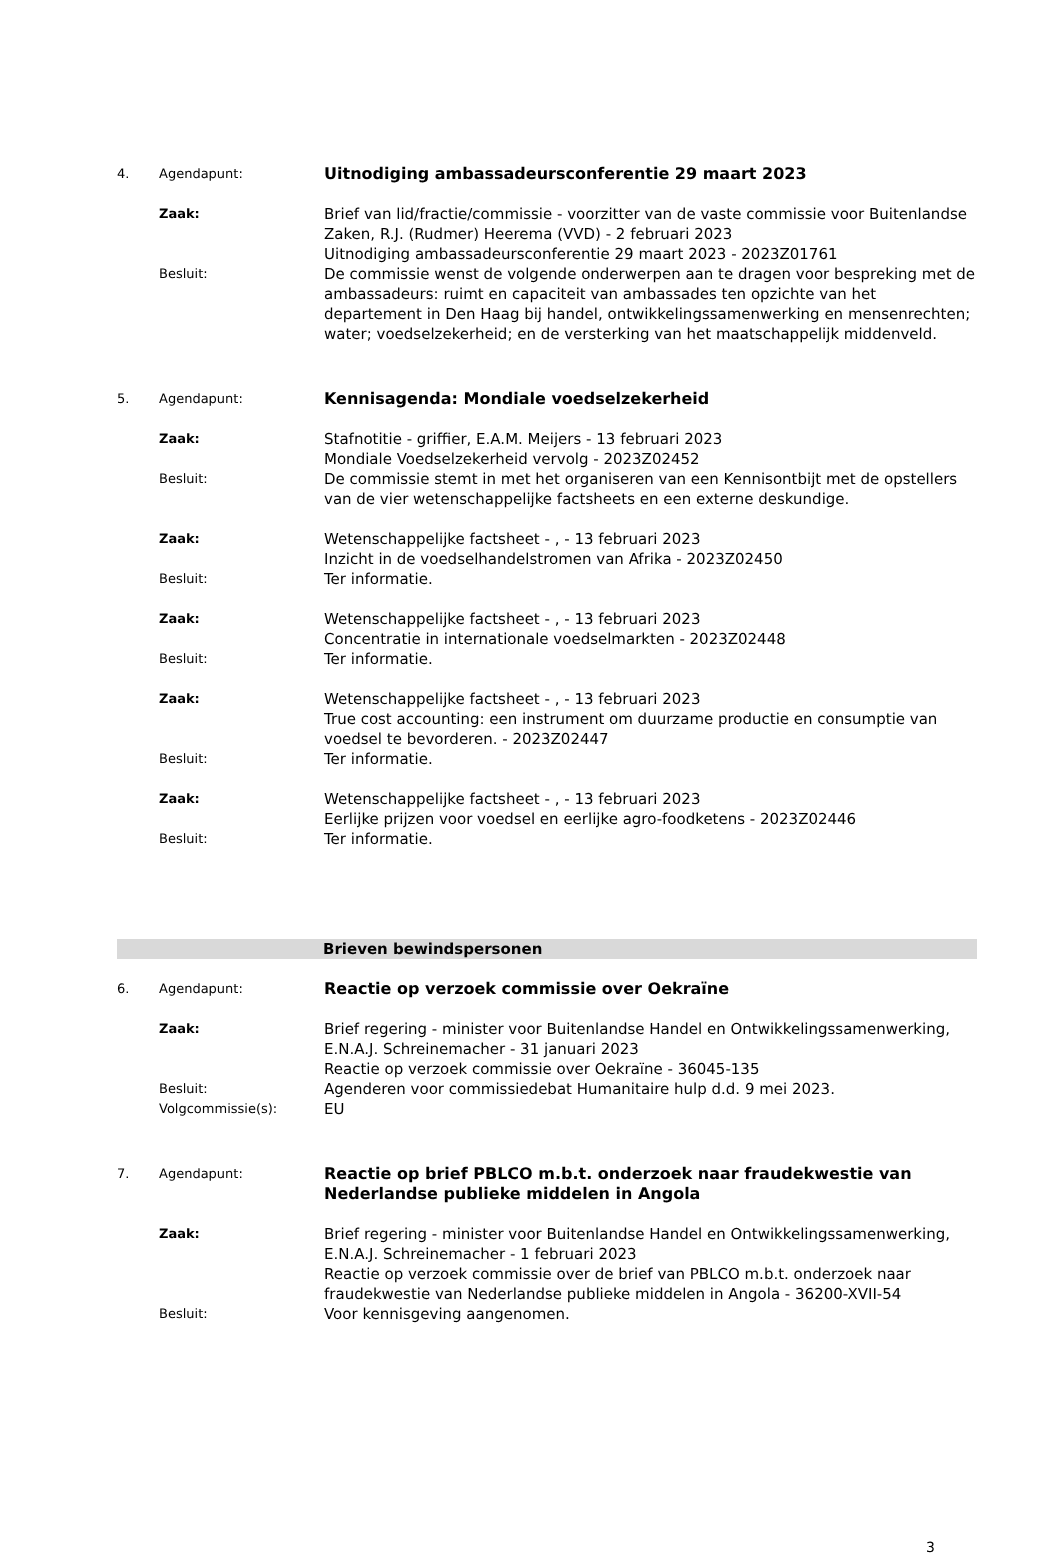4. Agendapunt:
Uitnodiging ambassadeursconferentie 29 maart 2023
Zaak:
Brief van lid/fractie/commissie - voorzitter van de vaste commissie voor Buitenlandse Zaken, R.J. (Rudmer) Heerema (VVD) - 2 februari 2023
Uitnodiging ambassadeursconferentie 29 maart 2023 - 2023Z01761
Besluit:
De commissie wenst de volgende onderwerpen aan te dragen voor bespreking met de ambassadeurs: ruimt en capaciteit van ambassades ten opzichte van het departement in Den Haag bij handel, ontwikkelingssamenwerking en mensenrechten; water; voedselzekerheid; en de versterking van het maatschappelijk middenveld.
5. Agendapunt:
Kennisagenda: Mondiale voedselzekerheid
Zaak:
Stafnotitie - griffier, E.A.M. Meijers - 13 februari 2023
Mondiale Voedselzekerheid vervolg - 2023Z02452
Besluit:
De commissie stemt in met het organiseren van een Kennisontbijt met de opstellers van de vier wetenschappelijke factsheets en een externe deskundige.
Zaak:
Wetenschappelijke factsheet - , - 13 februari 2023
Inzicht in de voedselhandelstromen van Afrika - 2023Z02450
Besluit:
Ter informatie.
Zaak:
Wetenschappelijke factsheet - , - 13 februari 2023
Concentratie in internationale voedselmarkten - 2023Z02448
Besluit:
Ter informatie.
Zaak:
Wetenschappelijke factsheet - , - 13 februari 2023
True cost accounting: een instrument om duurzame productie en consumptie van voedsel te bevorderen. - 2023Z02447
Besluit:
Ter informatie.
Zaak:
Wetenschappelijke factsheet - , - 13 februari 2023
Eerlijke prijzen voor voedsel en eerlijke agro-foodketens - 2023Z02446
Besluit:
Ter informatie.
Brieven bewindspersonen
6. Agendapunt:
Reactie op verzoek commissie over Oekraïne
Zaak:
Brief regering - minister voor Buitenlandse Handel en Ontwikkelingssamenwerking, E.N.A.J. Schreinemacher - 31 januari 2023
Reactie op verzoek commissie over Oekraïne - 36045-135
Besluit:
Agenderen voor commissiedebat Humanitaire hulp d.d. 9 mei 2023.
Volgcommissie(s):
EU
7. Agendapunt:
Reactie op brief PBLCO m.b.t. onderzoek naar fraudekwestie van Nederlandse publieke middelen in Angola
Zaak:
Brief regering - minister voor Buitenlandse Handel en Ontwikkelingssamenwerking, E.N.A.J. Schreinemacher - 1 februari 2023
Reactie op verzoek commissie over de brief van PBLCO m.b.t. onderzoek naar fraudekwestie van Nederlandse publieke middelen in Angola - 36200-XVII-54
Besluit:
Voor kennisgeving aangenomen.
3